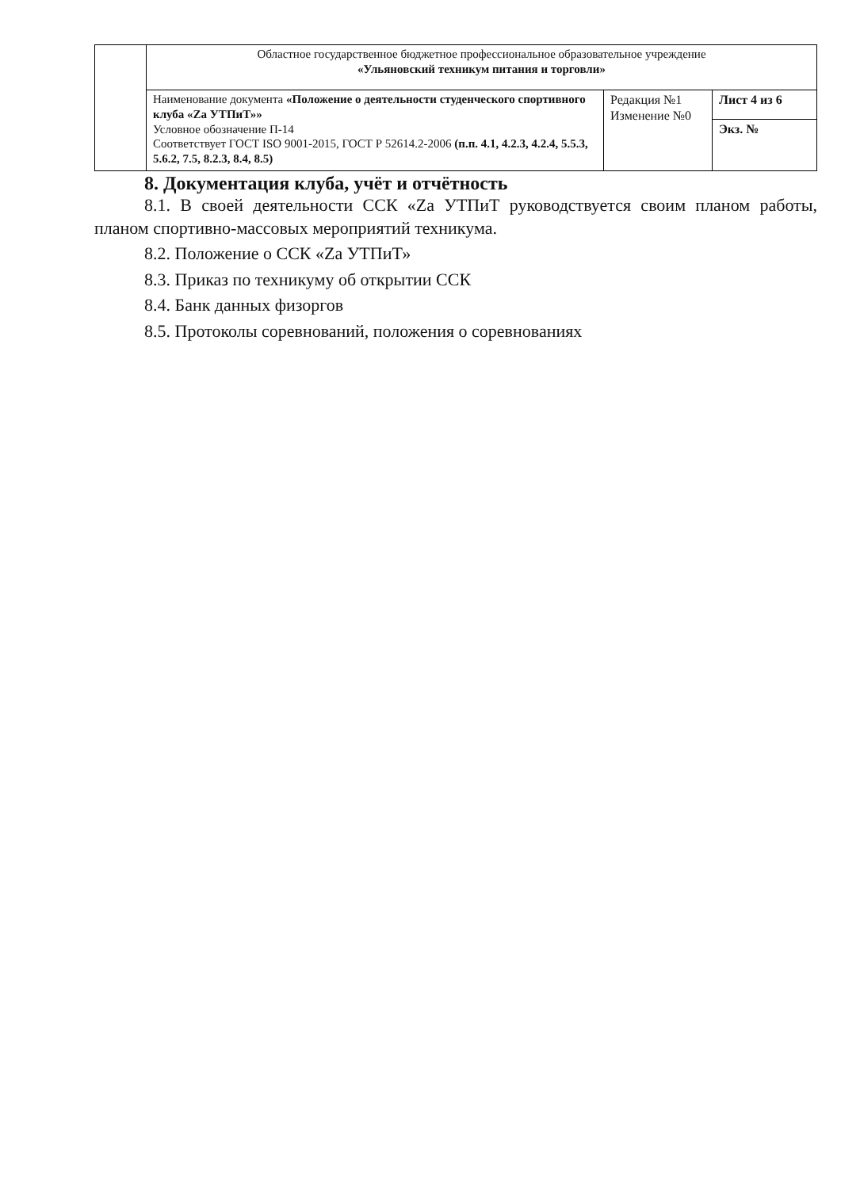| | Областное государственное бюджетное профессиональное образовательное учреждение «Ульяновский техникум питания и торговли» | | |
| | Наименование документа «Положение о деятельности студенческого спортивного клуба «Za УТПиТ»» Условное обозначение П-14 Соответствует ГОСТ ISO 9001-2015, ГОСТ Р 52614.2-2006 (п.п. 4.1, 4.2.3, 4.2.4, 5.5.3, 5.6.2, 7.5, 8.2.3, 8.4, 8.5) | Редакция №1 Изменение №0 | Лист 4 из 6 |
| | | | Экз. № |
8. Документация клуба, учёт и отчётность
8.1. В своей деятельности ССК «Za УТПиТ руководствуется своим планом работы, планом спортивно-массовых мероприятий техникума.
8.2. Положение о ССК «Za УТПиТ»
8.3. Приказ по техникуму об открытии ССК
8.4. Банк данных физоргов
8.5. Протоколы соревнований, положения о соревнованиях